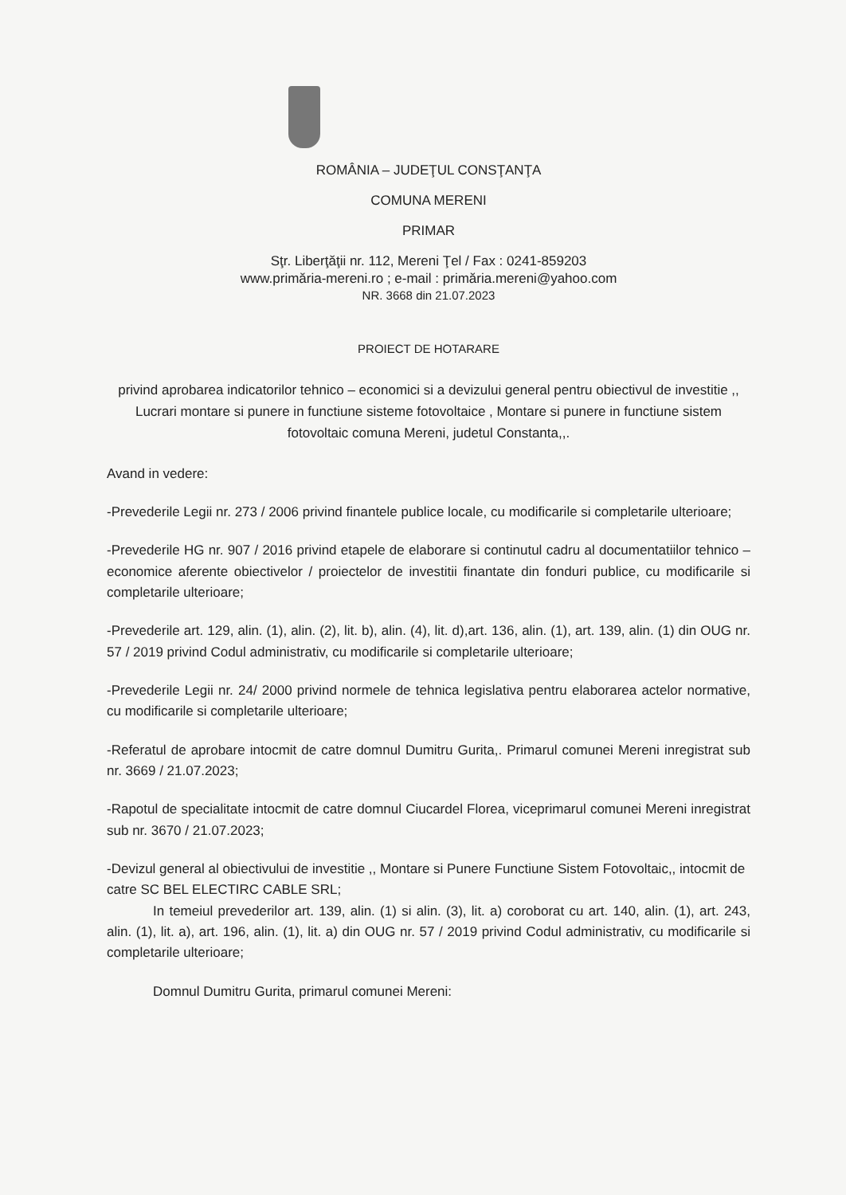ROMÂNIA – JUDEŢUL CONSŢANŢA
COMUNA MERENI
PRIMAR
Sţr. Liberţăţii nr. 112, Mereni Ţel / Fax : 0241-859203
www.primăria-mereni.ro ; e-mail : primăria.mereni@yahoo.com
NR. 3668 din 21.07.2023
PROIECT DE HOTARARE
privind aprobarea indicatorilor tehnico – economici si a devizului general pentru obiectivul de investitie ,, Lucrari montare si punere in functiune sisteme fotovoltaice , Montare si punere in functiune sistem fotovoltaic comuna Mereni, judetul Constanta,,.
Avand in vedere:
-Prevederile Legii nr. 273 / 2006 privind finantele publice locale, cu modificarile si completarile ulterioare;
-Prevederile HG nr. 907 / 2016 privind etapele de elaborare si continutul cadru al documentatiilor tehnico – economice aferente obiectivelor / proiectelor de investitii finantate din fonduri publice, cu modificarile si completarile ulterioare;
-Prevederile art. 129, alin. (1), alin. (2), lit. b), alin. (4), lit. d),art. 136, alin. (1), art. 139, alin. (1) din OUG nr. 57 / 2019 privind Codul administrativ, cu modificarile si completarile ulterioare;
-Prevederile Legii nr. 24/ 2000 privind normele de tehnica legislativa pentru elaborarea actelor normative, cu modificarile si completarile ulterioare;
-Referatul de aprobare intocmit de catre domnul Dumitru Gurita,. Primarul comunei Mereni inregistrat sub nr. 3669 / 21.07.2023;
-Rapotul de specialitate intocmit de catre domnul Ciucardel Florea, viceprimarul comunei Mereni inregistrat sub nr. 3670 / 21.07.2023;
-Devizul general al obiectivului de investitie ,, Montare si Punere Functiune Sistem Fotovoltaic,, intocmit de catre SC BEL ELECTIRC CABLE SRL;
In temeiul prevederilor art. 139, alin. (1) si alin. (3), lit. a) coroborat cu art. 140, alin. (1), art. 243, alin. (1), lit. a), art. 196, alin. (1), lit. a) din OUG nr. 57 / 2019 privind Codul administrativ, cu modificarile si completarile ulterioare;
Domnul Dumitru Gurita, primarul comunei Mereni: